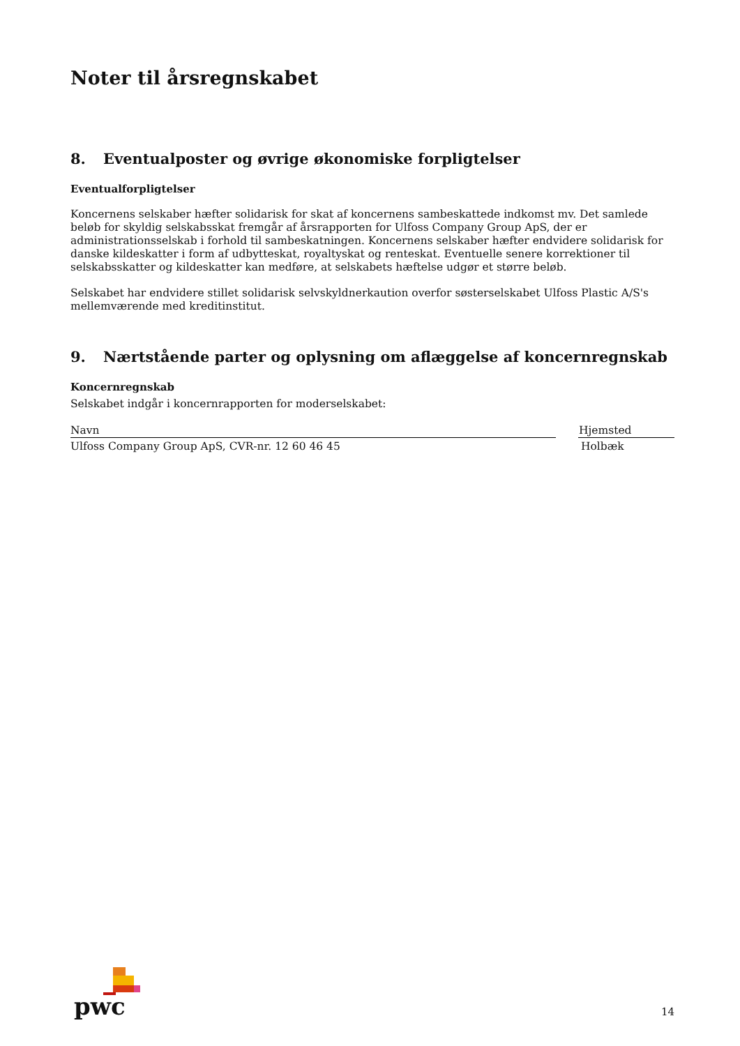Noter til årsregnskabet
8. Eventualposter og øvrige økonomiske forpligtelser
Eventualforpligtelser
Koncernens selskaber hæfter solidarisk for skat af koncernens sambeskattede indkomst mv. Det samlede beløb for skyldig selskabsskat fremgår af årsrapporten for Ulfoss Company Group ApS, der er administrationsselskab i forhold til sambeskatningen. Koncernens selskaber hæfter endvidere solidarisk for danske kildeskatter i form af udbytteskat, royaltyskat og renteskat. Eventuelle senere korrektioner til selskabsskatter og kildeskatter kan medføre, at selskabets hæftelse udgør et større beløb.
Selskabet har endvidere stillet solidarisk selvskyldnerkaution overfor søsterselskabet Ulfoss Plastic A/S's mellemværende med kreditinstitut.
9. Nærtstående parter og oplysning om aflæggelse af koncernregnskab
Koncernregnskab
Selskabet indgår i koncernrapporten for moderselskabet:
| Navn | | Hjemsted |
| --- | --- | --- |
| Ulfoss Company Group ApS, CVR-nr. 12 60 46 45 | | Holbæk |
pwc
14